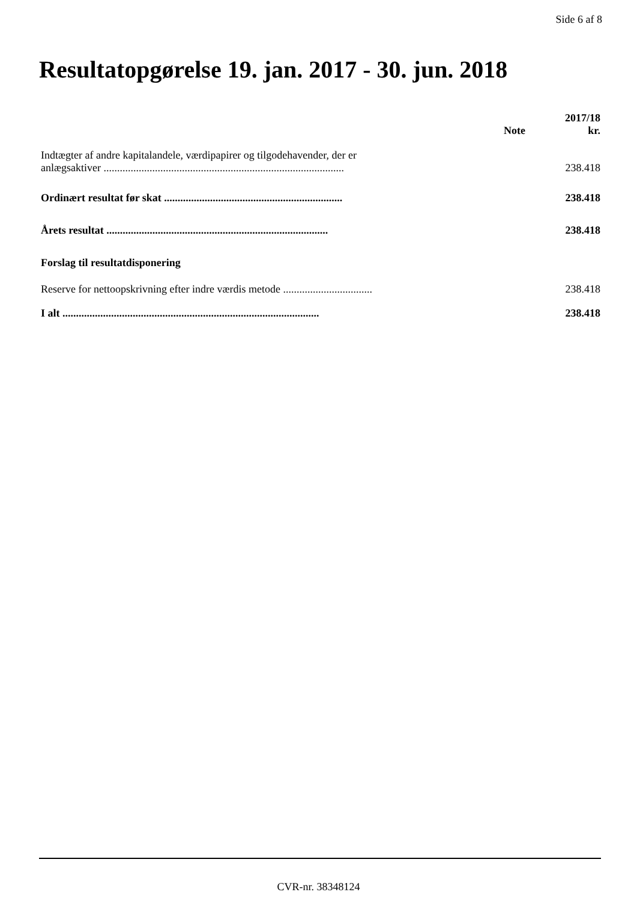Side 6 af 8
Resultatopgørelse 19. jan. 2017 - 30. jun. 2018
| | Note | 2017/18 kr. |
| --- | --- | --- |
| Indtægter af andre kapitalandele, værdipapirer og tilgodehavender, der er anlægsaktiver ......................................................................................... | | 238.418 |
| Ordinært resultat før skat .................................................................. | | 238.418 |
| Årets resultat .................................................................................. | | 238.418 |
| Forslag til resultatdisponering | | |
| Reserve for nettoopskrivning efter indre værdis metode ................................. | | 238.418 |
| I alt ............................................................................................... | | 238.418 |
CVR-nr. 38348124